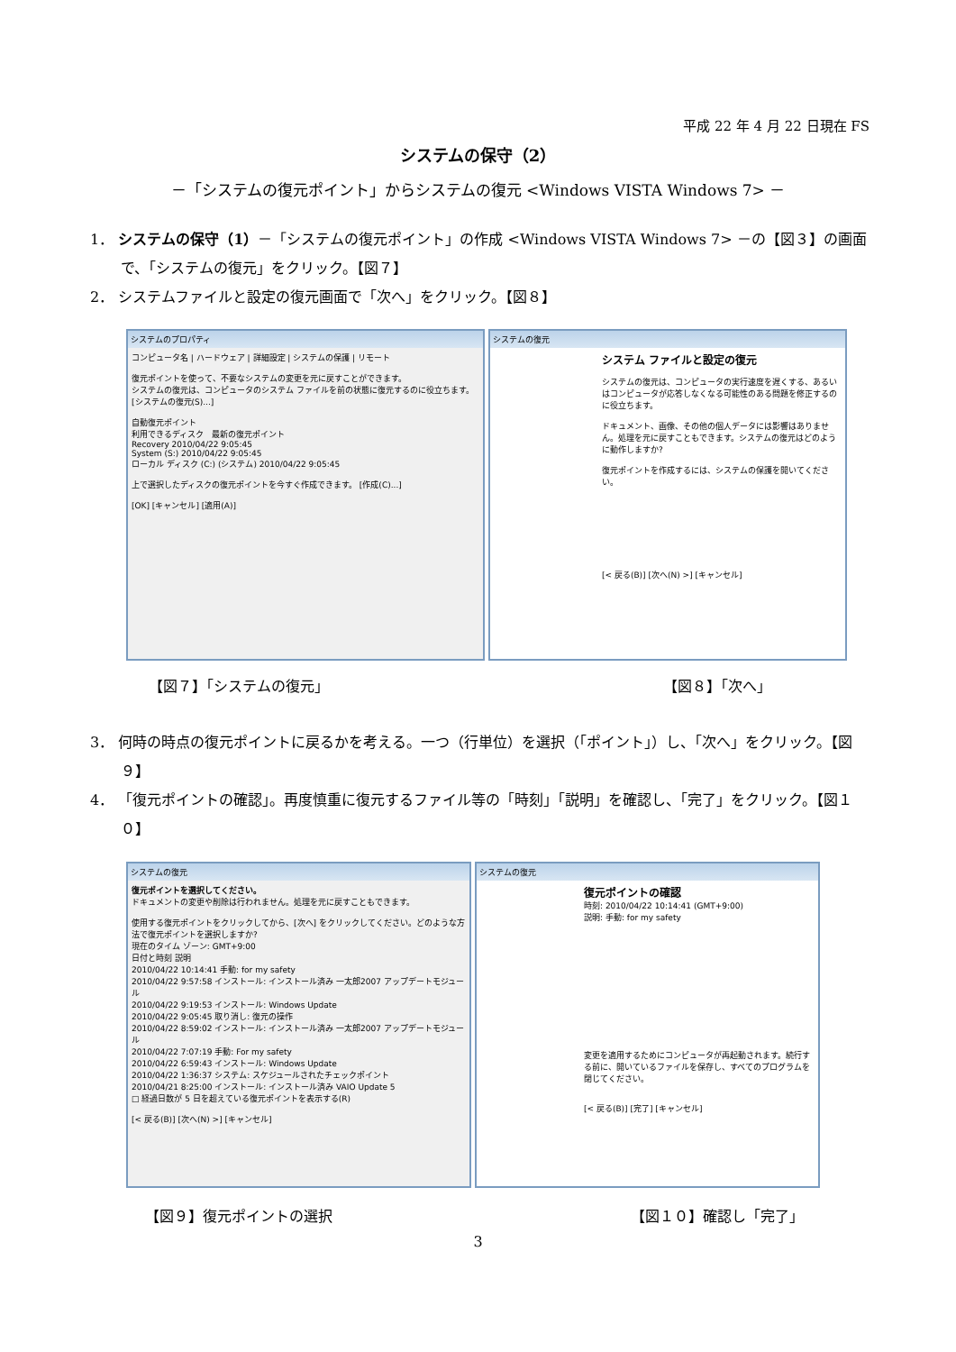平成 22 年 4 月 22 日現在 FS
システムの保守（2）
－「システムの復元ポイント」からシステムの復元 <Windows VISTA Windows 7> －
1． システムの保守（1）－「システムの復元ポイント」の作成 <Windows VISTA Windows 7> －の【図３】の画面で、「システムの復元」をクリック。【図７】
2． システムファイルと設定の復元画面で「次へ」をクリック。【図８】
システムのプロパティ
コンピュータ名 | ハードウェア | 詳細設定 | システムの保護 | リモート
復元ポイントを使って、不要なシステムの変更を元に戻すことができます。
システムの復元は、コンピュータのシステム ファイルを前の状態に復元するのに役立ちます。 [システムの復元(S)...]
自動復元ポイント
利用できるディスク　最新の復元ポイント
Recovery 2010/04/22 9:05:45
System (S:) 2010/04/22 9:05:45
ローカル ディスク (C:) (システム) 2010/04/22 9:05:45
上で選択したディスクの復元ポイントを今すぐ作成できます。 [作成(C)...]
[OK] [キャンセル] [適用(A)]
システムの復元
システム ファイルと設定の復元
システムの復元は、コンピュータの実行速度を遅くする、あるいはコンピュータが応答しなくなる可能性のある問題を修正するのに役立ちます。
ドキュメント、画像、その他の個人データには影響はありません。処理を元に戻すこともできます。システムの復元はどのように動作しますか?
復元ポイントを作成するには、システムの保護を開いてください。
[< 戻る(B)] [次へ(N) >] [キャンセル]
【図７】「システムの復元」 【図８】「次へ」
3． 何時の時点の復元ポイントに戻るかを考える。一つ（行単位）を選択（「ポイント」）し、「次へ」をクリック。【図９】
4． 「復元ポイントの確認」。再度慎重に復元するファイル等の「時刻」「説明」を確認し、「完了」をクリック。【図１０】
システムの復元
復元ポイントを選択してください。
ドキュメントの変更や削除は行われません。処理を元に戻すこともできます。
使用する復元ポイントをクリックしてから、[次へ] をクリックしてください。どのような方法で復元ポイントを選択しますか?
現在のタイム ゾーン: GMT+9:00
日付と時刻 説明
2010/04/22 10:14:41 手動: for my safety
2010/04/22 9:57:58 インストール: インストール済み 一太郎2007 アップデートモジュール
2010/04/22 9:19:53 インストール: Windows Update
2010/04/22 9:05:45 取り消し: 復元の操作
2010/04/22 8:59:02 インストール: インストール済み 一太郎2007 アップデートモジュール
2010/04/22 7:07:19 手動: For my safety
2010/04/22 6:59:43 インストール: Windows Update
2010/04/22 1:36:37 システム: スケジュールされたチェックポイント
2010/04/21 8:25:00 インストール: インストール済み VAIO Update 5
□ 経過日数が 5 日を超えている復元ポイントを表示する(R)
[< 戻る(B)] [次へ(N) >] [キャンセル]
システムの復元
復元ポイントの確認
時刻: 2010/04/22 10:14:41 (GMT+9:00)
説明: 手動: for my safety
変更を適用するためにコンピュータが再起動されます。続行する前に、開いているファイルを保存し、すべてのプログラムを閉じてください。
[< 戻る(B)] [完了] [キャンセル]
【図９】復元ポイントの選択 【図１０】確認し「完了」
3